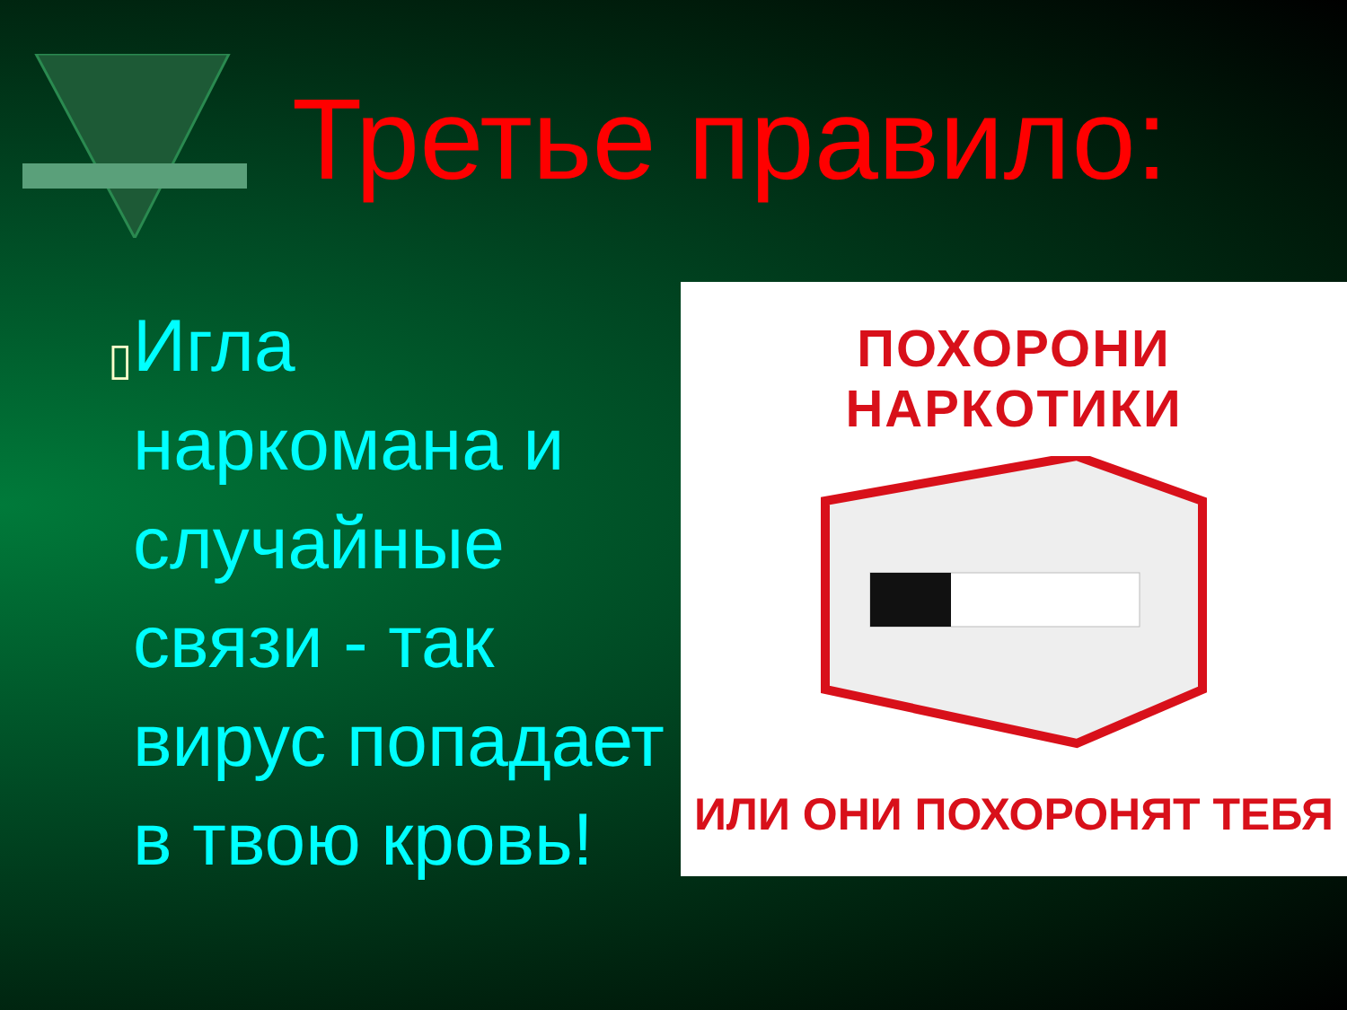Третье правило:
▯
Игла наркомана и случайные связи - так вирус попадает в твою кровь!
ПОХОРОНИ НАРКОТИКИ
ИЛИ ОНИ ПОХОРОНЯТ ТЕБЯ